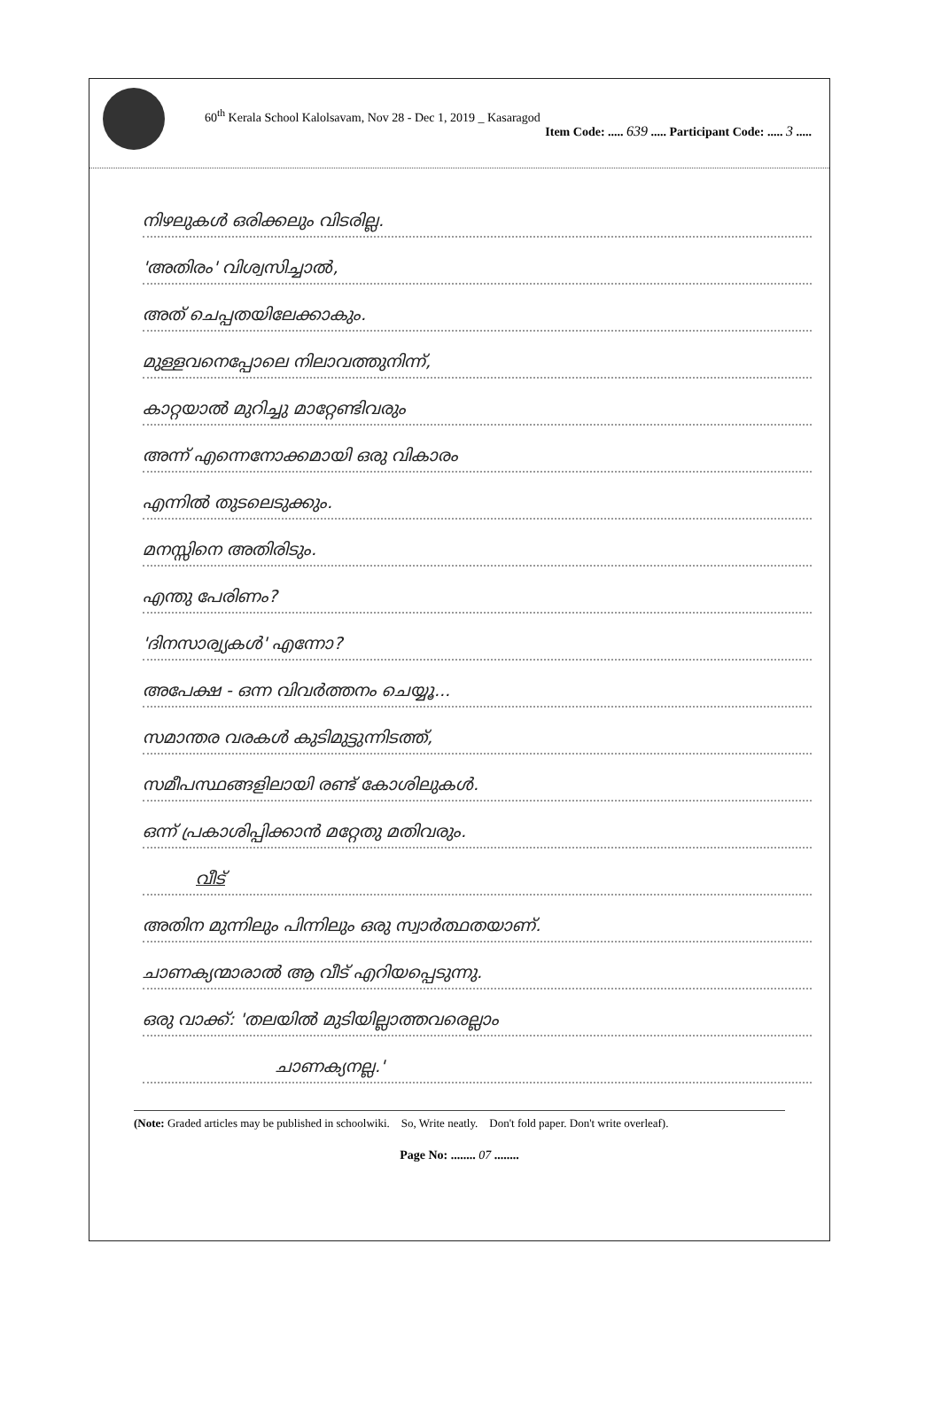60<sup>th</sup> Kerala School Kalolsavam, Nov 28 - Dec 1, 2019 _ Kasaragod
Item Code: ..... 639 ..... Participant Code: ..... 3 .....
നിഴലുകൾ ഒരിക്കലും വിടരില്ല.
'അതിരം' വിശ്വസിച്ചാൽ,
അത് ചെപ്പതയിലേക്കാകും.
മുള്ളവനെപ്പോലെ നിലാവത്തുനിന്ന്,
കാറ്റയാൽ മുറിച്ചു മാറ്റേണ്ടിവരും
അന്ന് എന്നെനോക്കമായി ഒരു വികാരം
എന്നിൽ തുടലെടുക്കും.
മനസ്സിനെ അതിരിടും.
എന്തു പേരിണം?
'ദിനസാര്വ്യകൾ' എന്നോ?
അപേക്ഷ - ഒന്ന വിവർത്തനം ചെയ്യൂ...
സമാന്തര വരകൾ കുടിമുട്ടുന്നിടത്ത്,
സമീപസ്ഥങ്ങളിലായി രണ്ട് കോശിലുകൾ.
ഒന്ന് പ്രകാശിപ്പിക്കാൻ മറ്റേതു മതിവരും.
വീട്
അതിന മുന്നിലും പിന്നിലും ഒരു സ്വാർത്ഥതയാണ്.
ചാണക്യന്മാരാൽ ആ വീട് എറിയപ്പെടുന്നു.
ഒരു വാക്ക്: 'തലയിൽ മുടിയില്ലാത്തവരെല്ലാം
ചാണക്യനല്ല.'
(Note: Graded articles may be published in schoolwiki. So, Write neatly. Don't fold paper. Don't write overleaf).
Page No: ........ 07 ........